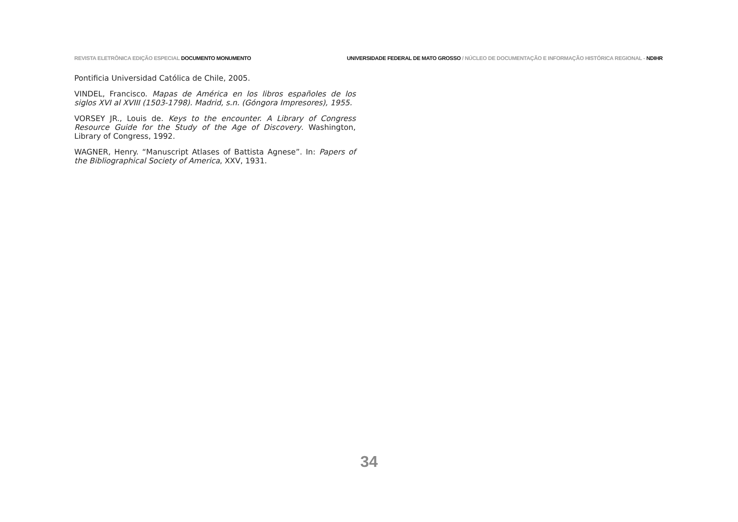REVISTA ELETRÔNICA EDIÇÃO ESPECIAL DOCUMENTO MONUMENTO
UNIVERSIDADE FEDERAL DE MATO GROSSO / NÚCLEO DE DOCUMENTAÇÃO E INFORMAÇÃO HISTÓRICA REGIONAL - NDIHR
Pontificia Universidad Católica de Chile, 2005.
VINDEL, Francisco. Mapas de América en los libros españoles de los siglos XVI al XVIII (1503-1798). Madrid, s.n. (Góngora Impresores), 1955.
VORSEY JR., Louis de. Keys to the encounter. A Library of Congress Resource Guide for the Study of the Age of Discovery. Washington, Library of Congress, 1992.
WAGNER, Henry. “Manuscript Atlases of Battista Agnese”. In: Papers of the Bibliographical Society of America, XXV, 1931.
34